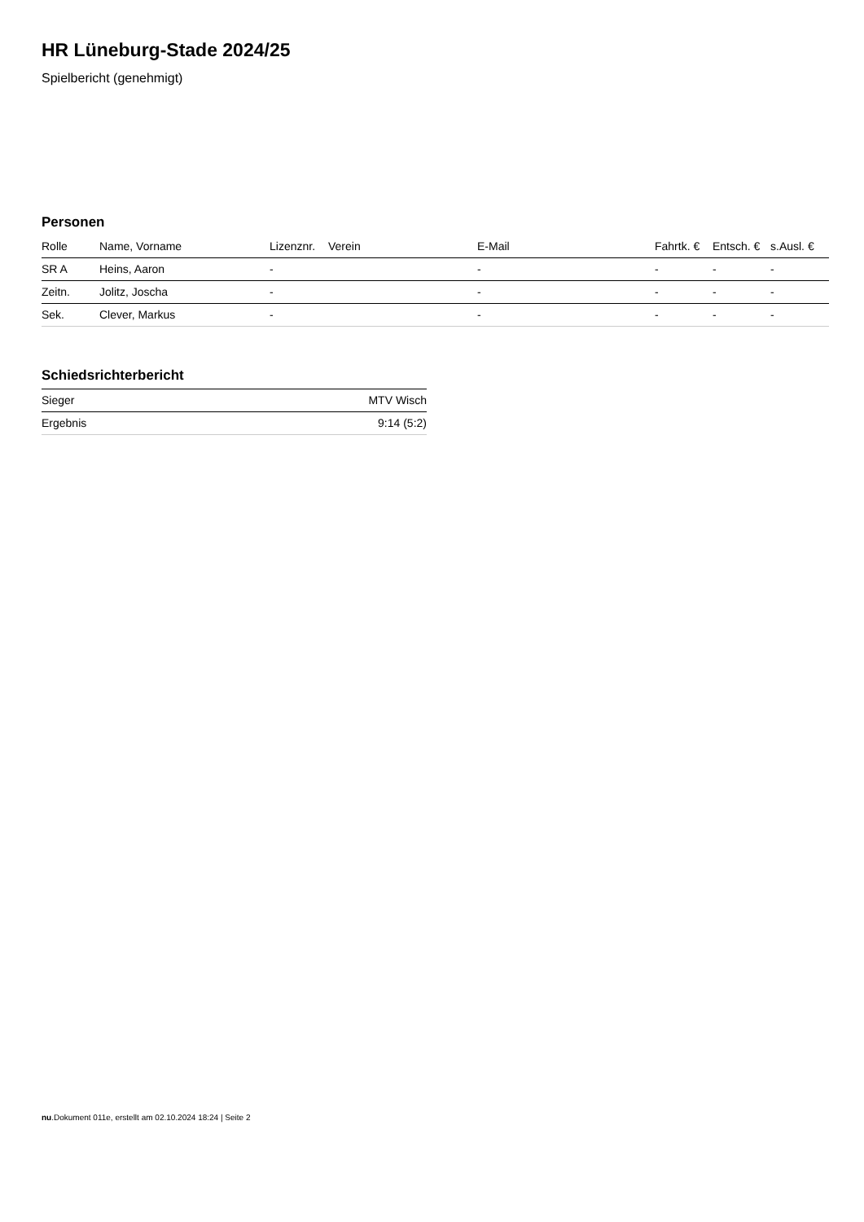HR Lüneburg-Stade 2024/25
Spielbericht (genehmigt)
Personen
| Rolle | Name, Vorname | Lizenznr. | Verein | E-Mail | Fahrtk. € | Entsch. € | s.Ausl. € |
| --- | --- | --- | --- | --- | --- | --- | --- |
| SR A | Heins, Aaron | - | | - | - | - | - |
| Zeitn. | Jolitz, Joscha | - | | - | - | - | - |
| Sek. | Clever, Markus | - | | - | - | - | - |
Schiedsrichterbericht
| Sieger | MTV Wisch |
| Ergebnis | 9:14 (5:2) |
nu.Dokument 011e, erstellt am 02.10.2024 18:24 | Seite 2